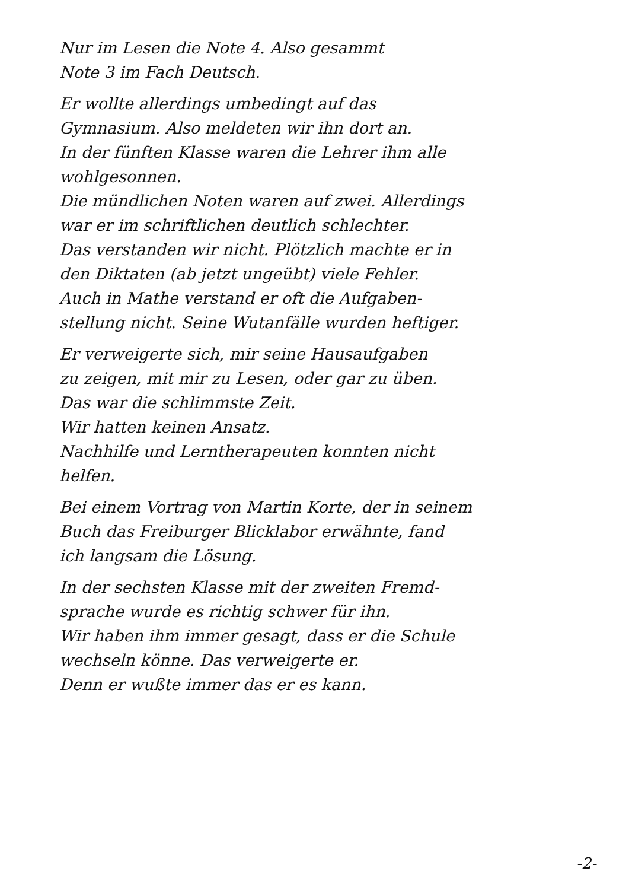Nur im Lesen die Note 4. Also gesammt
Note 3 im Fach Deutsch.
Er wollte allerdings umbedingt auf das
Gymnasium. Also meldeten wir ihn dort an.
In der fünften Klasse waren die Lehrer ihm alle
wohlgesonnen.
Die mündlichen Noten waren auf zwei. Allerdings
war er im schriftlichen deutlich schlechter.
Das verstanden wir nicht. Plötzlich machte er in
den Diktaten (ab jetzt ungeübt) viele Fehler.
Auch in Mathe verstand er oft die Aufgaben-
stellung nicht. Seine Wutanfälle wurden heftiger.
Er verweigerte sich, mir seine Hausaufgaben
zu zeigen, mit mir zu Lesen, oder gar zu üben.
Das war die schlimmste Zeit.
Wir hatten keinen Ansatz.
Nachhilfe und Lerntherapeuten konnten nicht
helfen.
Bei einem Vortrag von Martin Korte, der in seinem
Buch das Freiburger Blicklabor erwähnte, fand
ich langsam die Lösung.
In der sechsten Klasse mit der zweiten Fremd-
sprache wurde es richtig schwer für ihn.
Wir haben ihm immer gesagt, dass er die Schule
wechseln könne. Das verweigerte er.
Denn er wußte immer das er es kann.
-2-